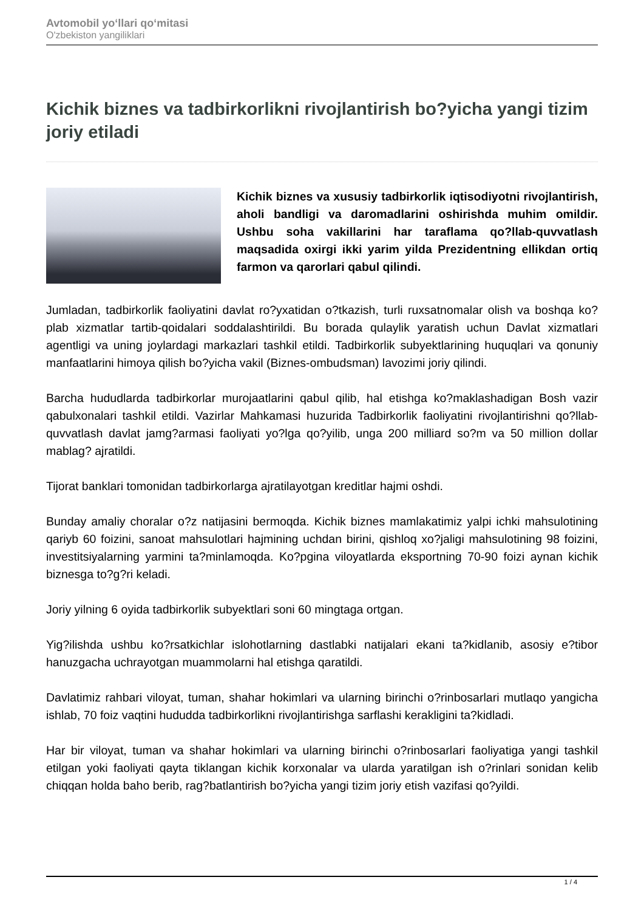Avtomobil yo‘llari qo‘mitasi
O'zbekiston yangiliklari
Kichik biznes va tadbirkorlikni rivojlantirish bo?yicha yangi tizim joriy etiladi
Kichik biznes va xususiy tadbirkorlik iqtisodiyotni rivojlantirish, aholi bandligi va daromadlarini oshirishda muhim omildir. Ushbu soha vakillarini har taraflama qo?llab-quvvatlash maqsadida oxirgi ikki yarim yilda Prezidentning ellikdan ortiq farmon va qarorlari qabul qilindi.
Jumladan, tadbirkorlik faoliyatini davlat ro?yxatidan o?tkazish, turli ruxsatnomalar olish va boshqa ko?plab xizmatlar tartib-qoidalari soddalashtirildi. Bu borada qulaylik yaratish uchun Davlat xizmatlari agentligi va uning joylardagi markazlari tashkil etildi. Tadbirkorlik subyektlarining huquqlari va qonuniy manfaatlarini himoya qilish bo?yicha vakil (Biznes-ombudsman) lavozimi joriy qilindi.
Barcha hududlarda tadbirkorlar murojaatlarini qabul qilib, hal etishga ko?maklashadigan Bosh vazir qabulxonalari tashkil etildi. Vazirlar Mahkamasi huzurida Tadbirkorlik faoliyatini rivojlantirishni qo?llab-quvvatlash davlat jamg?armasi faoliyati yo?lga qo?yilib, unga 200 milliard so?m va 50 million dollar mablag? ajratildi.
Tijorat banklari tomonidan tadbirkorlarga ajratilayotgan kreditlar hajmi oshdi.
Bunday amaliy choralar o?z natijasini bermoqda. Kichik biznes mamlakatimiz yalpi ichki mahsulotining qariyb 60 foizini, sanoat mahsulotlari hajmining uchdan birini, qishloq xo?jaligi mahsulotining 98 foizini, investitsiyalarning yarmini ta?minlamoqda. Ko?pgina viloyatlarda eksportning 70-90 foizi aynan kichik biznesga to?g?ri keladi.
Joriy yilning 6 oyida tadbirkorlik subyektlari soni 60 mingtaga ortgan.
Yig?ilishda ushbu ko?rsatkichlar islohotlarning dastlabki natijalari ekani ta?kidlanib, asosiy e?tibor hanuzgacha uchrayotgan muammolarni hal etishga qaratildi.
Davlatimiz rahbari viloyat, tuman, shahar hokimlari va ularning birinchi o?rinbosarlari mutlaqo yangicha ishlab, 70 foiz vaqtini hududda tadbirkorlikni rivojlantirishga sarflashi kerakligini ta?kidladi.
Har bir viloyat, tuman va shahar hokimlari va ularning birinchi o?rinbosarlari faoliyatiga yangi tashkil etilgan yoki faoliyati qayta tiklangan kichik korxonalar va ularda yaratilgan ish o?rinlari sonidan kelib chiqqan holda baho berib, rag?batlantirish bo?yicha yangi tizim joriy etish vazifasi qo?yildi.
1 / 4